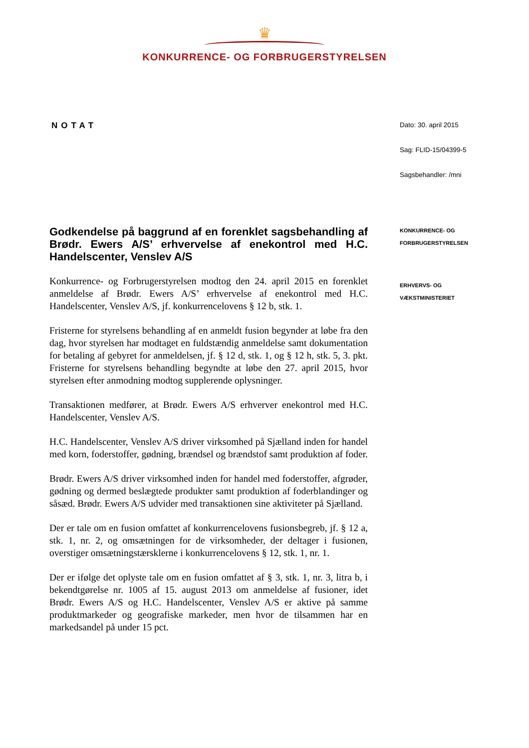♛
KONKURRENCE- OG FORBRUGERSTYRELSEN
NOTAT
Godkendelse på baggrund af en forenklet sagsbehandling af Brødr. Ewers A/S’ erhvervelse af enekontrol med H.C. Handelscenter, Venslev A/S
Konkurrence- og Forbrugerstyrelsen modtog den 24. april 2015 en forenklet anmeldelse af Brødr. Ewers A/S’ erhvervelse af enekontrol med H.C. Handelscenter, Venslev A/S, jf. konkurrencelovens § 12 b, stk. 1.
Fristerne for styrelsens behandling af en anmeldt fusion begynder at løbe fra den dag, hvor styrelsen har modtaget en fuldstændig anmeldelse samt dokumentation for betaling af gebyret for anmeldelsen, jf. § 12 d, stk. 1, og § 12 h, stk. 5, 3. pkt. Fristerne for styrelsens behandling begyndte at løbe den 27. april 2015, hvor styrelsen efter anmodning modtog supplerende oplysninger.
Transaktionen medfører, at Brødr. Ewers A/S erhverver enekontrol med H.C. Handelscenter, Venslev A/S.
H.C. Handelscenter, Venslev A/S driver virksomhed på Sjælland inden for handel med korn, foderstoffer, gødning, brændsel og brændstof samt produktion af foder.
Brødr. Ewers A/S driver virksomhed inden for handel med foderstoffer, afgrøder, gødning og dermed beslægtede produkter samt produktion af foderblandinger og såsæd. Brødr. Ewers A/S udvider med transaktionen sine aktiviteter på Sjælland.
Der er tale om en fusion omfattet af konkurrencelovens fusionsbegreb, jf. § 12 a, stk. 1, nr. 2, og omsætningen for de virksomheder, der deltager i fusionen, overstiger omsætningstærsklerne i konkurrencelovens § 12, stk. 1, nr. 1.
Der er ifølge det oplyste tale om en fusion omfattet af § 3, stk. 1, nr. 3, litra b, i bekendtgørelse nr. 1005 af 15. august 2013 om anmeldelse af fusioner, idet Brødr. Ewers A/S og H.C. Handelscenter, Venslev A/S er aktive på samme produktmarkeder og geografiske markeder, men hvor de tilsammen har en markedsandel på under 15 pct.
Dato: 30. april 2015
Sag: FLID-15/04399-5
Sagsbehandler: /mni
KONKURRENCE- OG
FORBRUGERSTYRELSEN
ERHVERVS- OG
VÆKSTMINISTERIET